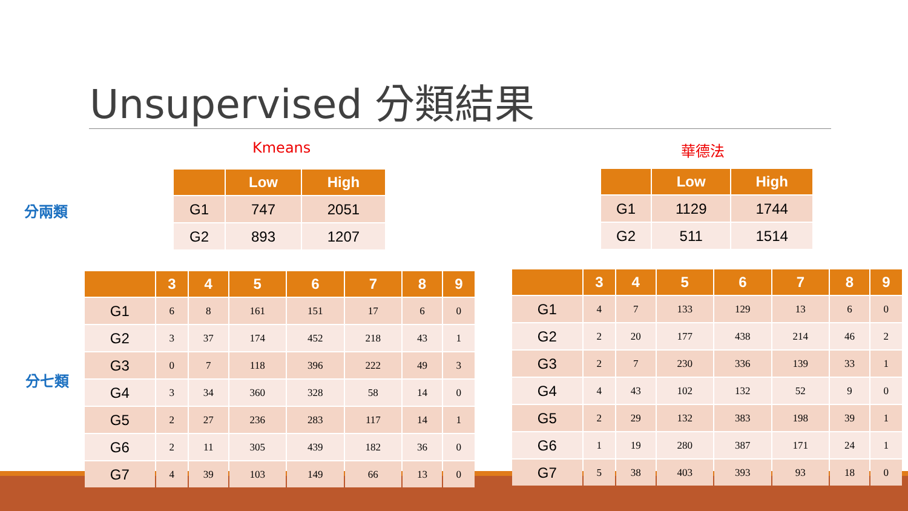Unsupervised 分類結果
Kmeans 華德法
分兩類
| | Low | High |
| --- | --- | --- |
| G1 | 747 | 2051 |
| G2 | 893 | 1207 |
| | Low | High |
| --- | --- | --- |
| G1 | 1129 | 1744 |
| G2 | 511 | 1514 |
分七類
| | 3 | 4 | 5 | 6 | 7 | 8 | 9 |
| --- | --- | --- | --- | --- | --- | --- | --- |
| G1 | 6 | 8 | 161 | 151 | 17 | 6 | 0 |
| G2 | 3 | 37 | 174 | 452 | 218 | 43 | 1 |
| G3 | 0 | 7 | 118 | 396 | 222 | 49 | 3 |
| G4 | 3 | 34 | 360 | 328 | 58 | 14 | 0 |
| G5 | 2 | 27 | 236 | 283 | 117 | 14 | 1 |
| G6 | 2 | 11 | 305 | 439 | 182 | 36 | 0 |
| G7 | 4 | 39 | 103 | 149 | 66 | 13 | 0 |
| | 3 | 4 | 5 | 6 | 7 | 8 | 9 |
| --- | --- | --- | --- | --- | --- | --- | --- |
| G1 | 4 | 7 | 133 | 129 | 13 | 6 | 0 |
| G2 | 2 | 20 | 177 | 438 | 214 | 46 | 2 |
| G3 | 2 | 7 | 230 | 336 | 139 | 33 | 1 |
| G4 | 4 | 43 | 102 | 132 | 52 | 9 | 0 |
| G5 | 2 | 29 | 132 | 383 | 198 | 39 | 1 |
| G6 | 1 | 19 | 280 | 387 | 171 | 24 | 1 |
| G7 | 5 | 38 | 403 | 393 | 93 | 18 | 0 |